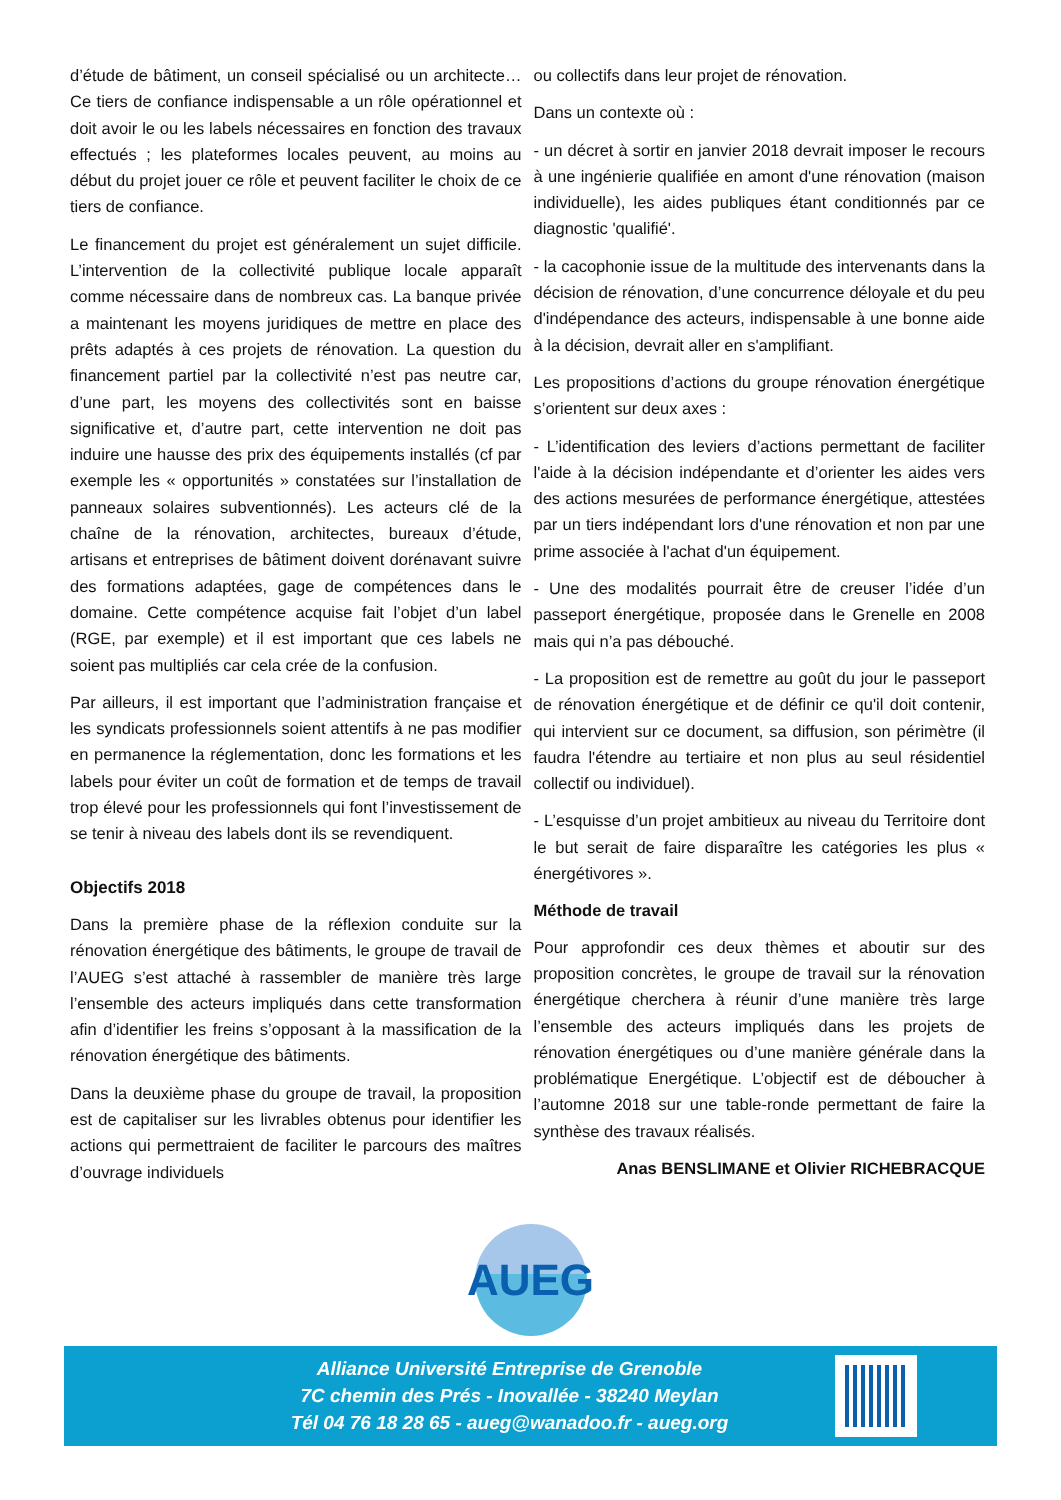d’étude de bâtiment, un conseil spécialisé ou un architecte… Ce tiers de confiance indispensable a un rôle opérationnel et doit avoir le ou les labels nécessaires en fonction des travaux effectués ; les plateformes locales peuvent, au moins au début du projet jouer ce rôle et peuvent faciliter le choix de ce tiers de confiance.
Le financement du projet est généralement un sujet difficile. L’intervention de la collectivité publique locale apparaît comme nécessaire dans de nombreux cas. La banque privée a maintenant les moyens juridiques de mettre en place des prêts adaptés à ces projets de rénovation. La question du financement partiel par la collectivité n’est pas neutre car, d’une part, les moyens des collectivités sont en baisse significative et, d’autre part, cette intervention ne doit pas induire une hausse des prix des équipements installés (cf par exemple les « opportunités » constatées sur l’installation de panneaux solaires subventionnés). Les acteurs clé de la chaîne de la rénovation, architectes, bureaux d’étude, artisans et entreprises de bâtiment doivent dorénavant suivre des formations adaptées, gage de compétences dans le domaine. Cette compétence acquise fait l’objet d’un label (RGE, par exemple) et il est important que ces labels ne soient pas multipliés car cela crée de la confusion.
Par ailleurs, il est important que l’administration française et les syndicats professionnels soient attentifs à ne pas modifier en permanence la réglementation, donc les formations et les labels pour éviter un coût de formation et de temps de travail trop élevé pour les professionnels qui font l’investissement de se tenir à niveau des labels dont ils se revendiquent.
Objectifs 2018
Dans la première phase de la réflexion conduite sur la rénovation énergétique des bâtiments, le groupe de travail de l’AUEG s’est attaché à rassembler de manière très large l’ensemble des acteurs impliqués dans cette transformation afin d’identifier les freins s’opposant à la massification de la rénovation énergétique des bâtiments.
Dans la deuxième phase du groupe de travail, la proposition est de capitaliser sur les livrables obtenus pour identifier les actions qui permettraient de faciliter le parcours des maîtres d’ouvrage individuels
ou collectifs dans leur projet de rénovation.
Dans un contexte où :
- un décret à sortir en janvier 2018 devrait imposer le recours à une ingénierie qualifiée en amont d'une rénovation (maison individuelle), les aides publiques étant conditionnés par ce diagnostic 'qualifié'.
- la cacophonie issue de la multitude des intervenants dans la décision de rénovation, d’une concurrence déloyale et du peu d'indépendance des acteurs, indispensable à une bonne aide à la décision, devrait aller en s'amplifiant.
Les propositions d’actions du groupe rénovation énergétique s’orientent sur deux axes :
- L’identification des leviers d’actions permettant de faciliter l'aide à la décision indépendante et d’orienter les aides vers des actions mesurées de performance énergétique, attestées par un tiers indépendant lors d'une rénovation et non par une prime associée à l'achat d'un équipement.
- Une des modalités pourrait être de creuser l’idée d’un passeport énergétique, proposée dans le Grenelle en 2008 mais qui n’a pas débouché.
- La proposition est de remettre au goût du jour le passeport de rénovation énergétique et de définir ce qu'il doit contenir, qui intervient sur ce document, sa diffusion, son périmètre (il faudra l'étendre au tertiaire et non plus au seul résidentiel collectif ou individuel).
- L’esquisse d’un projet ambitieux au niveau du Territoire dont le but serait de faire disparaître les catégories les plus « énergétivores ».
Méthode de travail
Pour approfondir ces deux thèmes et aboutir sur des proposition concrètes, le groupe de travail sur la rénovation énergétique cherchera à réunir d’une manière très large l’ensemble des acteurs impliqués dans les projets de rénovation énergétiques ou d’une manière générale dans la problématique Energétique. L’objectif est de déboucher à l’automne 2018 sur une table-ronde permettant de faire la synthèse des travaux réalisés.
Anas BENSLIMANE et Olivier RICHEBRACQUE
AUEG
Alliance Université Entreprise de Grenoble
7C chemin des Prés - Inovallée - 38240 Meylan
Tél 04 76 18 28 65 - aueg@wanadoo.fr - aueg.org